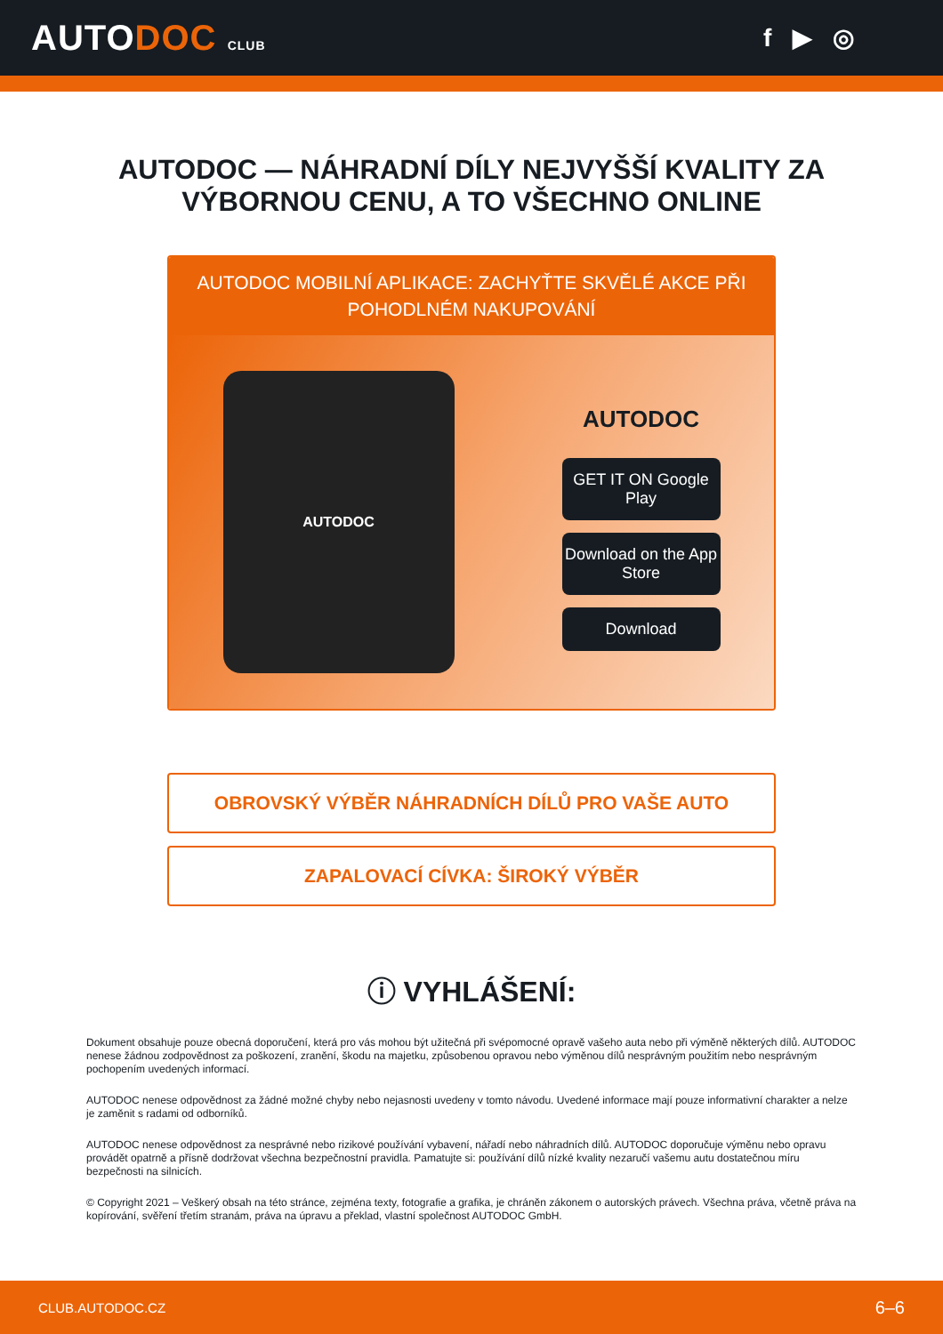AUTODOC CLUB
f ▶ ◎
AUTODOC — NÁHRADNÍ DÍLY NEJVYŠŠÍ KVALITY ZA
VÝBORNOU CENU, A TO VŠECHNO ONLINE
AUTODOC MOBILNÍ APLIKACE: ZACHYŤTE SKVĚLÉ AKCE PŘI POHODLNÉM NAKUPOVÁNÍ
AUTODOC
AUTODOC
GET IT ON Google Play
Download on the App Store
Download
OBROVSKÝ VÝBĚR NÁHRADNÍCH DÍLŮ PRO VAŠE AUTO
ZAPALOVACÍ CÍVKA: ŠIROKÝ VÝBĚR
ⓘ VYHLÁŠENÍ:
Dokument obsahuje pouze obecná doporučení, která pro vás mohou být užitečná při svépomocné opravě vašeho auta nebo při výměně některých dílů. AUTODOC nenese žádnou zodpovědnost za poškození, zranění, škodu na majetku, způsobenou opravou nebo výměnou dílů nesprávným použitím nebo nesprávným pochopením uvedených informací.
AUTODOC nenese odpovědnost za žádné možné chyby nebo nejasnosti uvedeny v tomto návodu. Uvedené informace mají pouze informativní charakter a nelze je zaměnit s radami od odborníků.
AUTODOC nenese odpovědnost za nesprávné nebo rizikové používání vybavení, nářadí nebo náhradních dílů. AUTODOC doporučuje výměnu nebo opravu provádět opatrně a přísně dodržovat všechna bezpečnostní pravidla. Pamatujte si: používání dílů nízké kvality nezaručí vašemu autu dostatečnou míru bezpečnosti na silnicích.
© Copyright 2021 – Veškerý obsah na této stránce, zejména texty, fotografie a grafika, je chráněn zákonem o autorských právech. Všechna práva, včetně práva na kopírování, svěření třetím stranám, práva na úpravu a překlad, vlastní společnost AUTODOC GmbH.
CLUB.AUTODOC.CZ 6–6